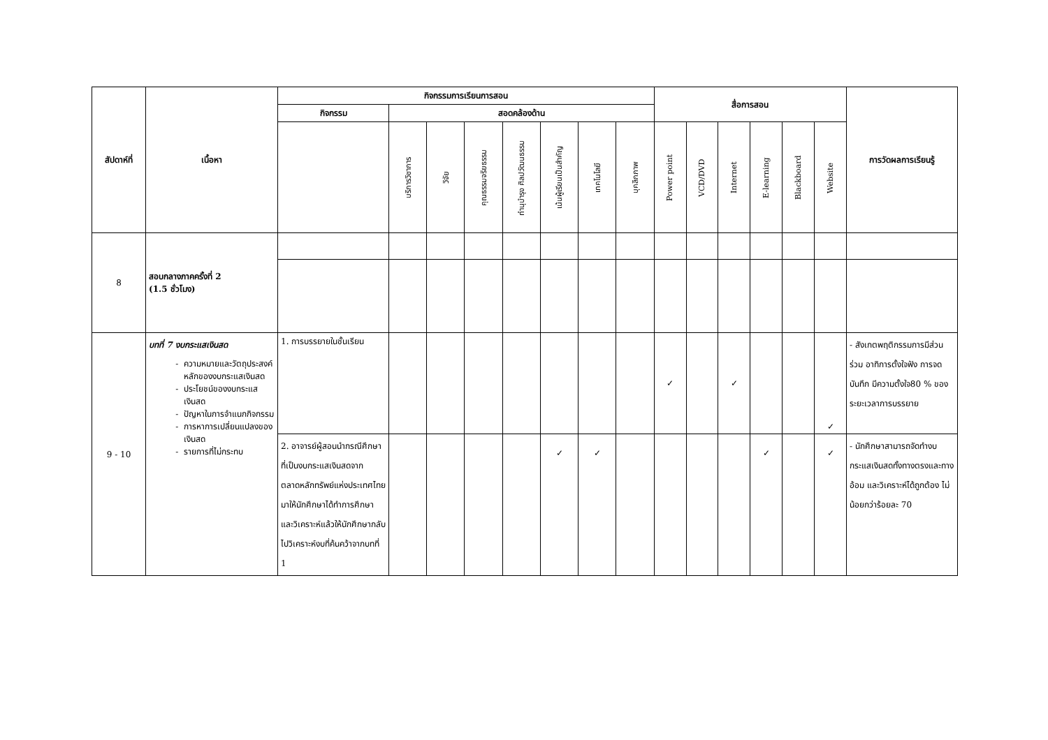| สัปดาห์ที่ | เนื้อหา | กิจกรรมการเรียนการสอน | | | | | | | | สื่อการสอน | | | | | | การวัดผลการเรียนรู้ |
| --- | --- | --- | --- | --- | --- | --- | --- | --- | --- | --- | --- | --- | --- | --- | --- | --- |
| | | กิจกรรม | สอดคล้องด้าน | | | | | | | | | | | | | |
| | | | บริการวิชาการ | วิจัย | คุณธรรมจริยธรรม | ทำนุบำรุง ศิลปวัฒนธรรม | เน้นผู้เรียนเป็นสำคัญ | เทคโนโลยี | บุคลิกภาพ | Power point | VCD/DVD | Internet | E-learning | Blackboard | Website | |
| 8 | สอบกลางภาคครั้งที่ 2 (1.5 ชั่วโมง) | | | | | | | | | | | | | | | |
| 9 - 10 | บทที่ 7 งบกระแสเงินสด ความหมายและวัตถุประสงค์หลักของงบกระแสเงินสด ประโยชน์ของงบกระแสเงินสด ปัญหาในการจำแนกกิจกรรม การหาการเปลี่ยนแปลงของเงินสด รายการที่ไม่กระทบ | 1. การบรรยายในชั้นเรียน | | | | | | | | ✓ | | ✓ | | | ✓ | - สังเกตพฤติกรรมการมีส่วนร่วม อาทิการตั้งใจฟัง การจดบันทึก มีความตั้งใจ80 % ของระยะเวลาการบรรยาย |
| | | 2. อาจารย์ผู้สอนนำกรณีศึกษาที่เป็นงบกระแสเงินสดจากตลาดหลักทรัพย์แห่งประเทศไทยมาให้นักศึกษาได้ทำการศึกษาและวิเคราะห์แล้วให้นักศึกษากลับไปวิเคราะห์งบที่ค้นคว้าจากบทที่ 1 | | | | | ✓ | ✓ | | | | | ✓ | | ✓ | - นักศึกษาสามารถจัดทำงบกระแสเงินสดทั้งทางตรงและทางอ้อม และวิเคราะห์ได้ถูกต้อง ไม่น้อยกว่าร้อยละ 70 |